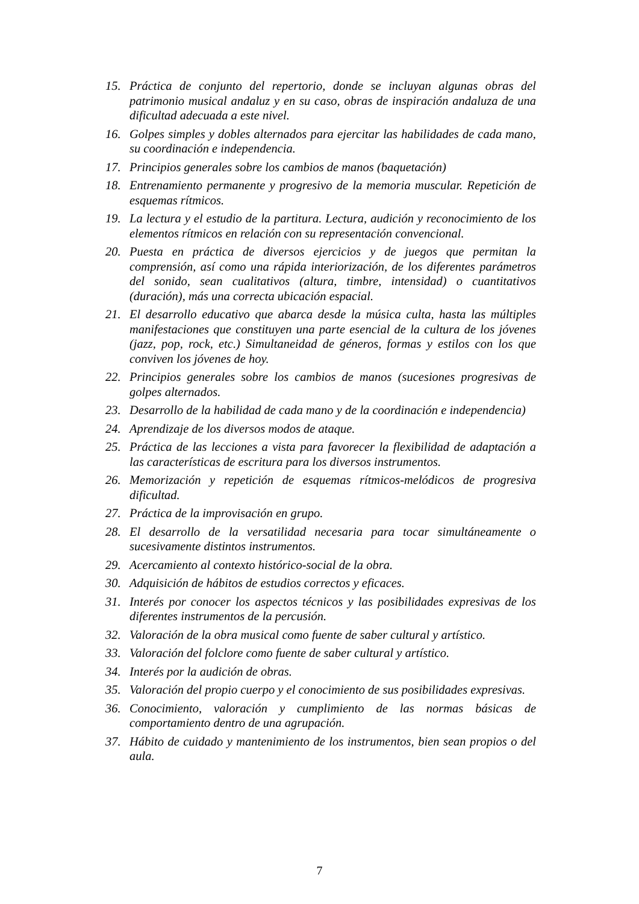15. Práctica de conjunto del repertorio, donde se incluyan algunas obras del patrimonio musical andaluz y en su caso, obras de inspiración andaluza de una dificultad adecuada a este nivel.
16. Golpes simples y dobles alternados para ejercitar las habilidades de cada mano, su coordinación e independencia.
17. Principios generales sobre los cambios de manos (baquetación)
18. Entrenamiento permanente y progresivo de la memoria muscular. Repetición de esquemas rítmicos.
19. La lectura y el estudio de la partitura. Lectura, audición y reconocimiento de los elementos rítmicos en relación con su representación convencional.
20. Puesta en práctica de diversos ejercicios y de juegos que permitan la comprensión, así como una rápida interiorización, de los diferentes parámetros del sonido, sean cualitativos (altura, timbre, intensidad) o cuantitativos (duración), más una correcta ubicación espacial.
21. El desarrollo educativo que abarca desde la música culta, hasta las múltiples manifestaciones que constituyen una parte esencial de la cultura de los jóvenes (jazz, pop, rock, etc.) Simultaneidad de géneros, formas y estilos con los que conviven los jóvenes de hoy.
22. Principios generales sobre los cambios de manos (sucesiones progresivas de golpes alternados.
23. Desarrollo de la habilidad de cada mano y de la coordinación e independencia)
24. Aprendizaje de los diversos modos de ataque.
25. Práctica de las lecciones a vista para favorecer la flexibilidad de adaptación a las características de escritura para los diversos instrumentos.
26. Memorización y repetición de esquemas rítmicos-melódicos de progresiva dificultad.
27. Práctica de la improvisación en grupo.
28. El desarrollo de la versatilidad necesaria para tocar simultáneamente o sucesivamente distintos instrumentos.
29. Acercamiento al contexto histórico-social de la obra.
30. Adquisición de hábitos de estudios correctos y eficaces.
31. Interés por conocer los aspectos técnicos y las posibilidades expresivas de los diferentes instrumentos de la percusión.
32. Valoración de la obra musical como fuente de saber cultural y artístico.
33. Valoración del folclore como fuente de saber cultural y artístico.
34. Interés por la audición de obras.
35. Valoración del propio cuerpo y el conocimiento de sus posibilidades expresivas.
36. Conocimiento, valoración y cumplimiento de las normas básicas de comportamiento dentro de una agrupación.
37. Hábito de cuidado y mantenimiento de los instrumentos, bien sean propios o del aula.
7